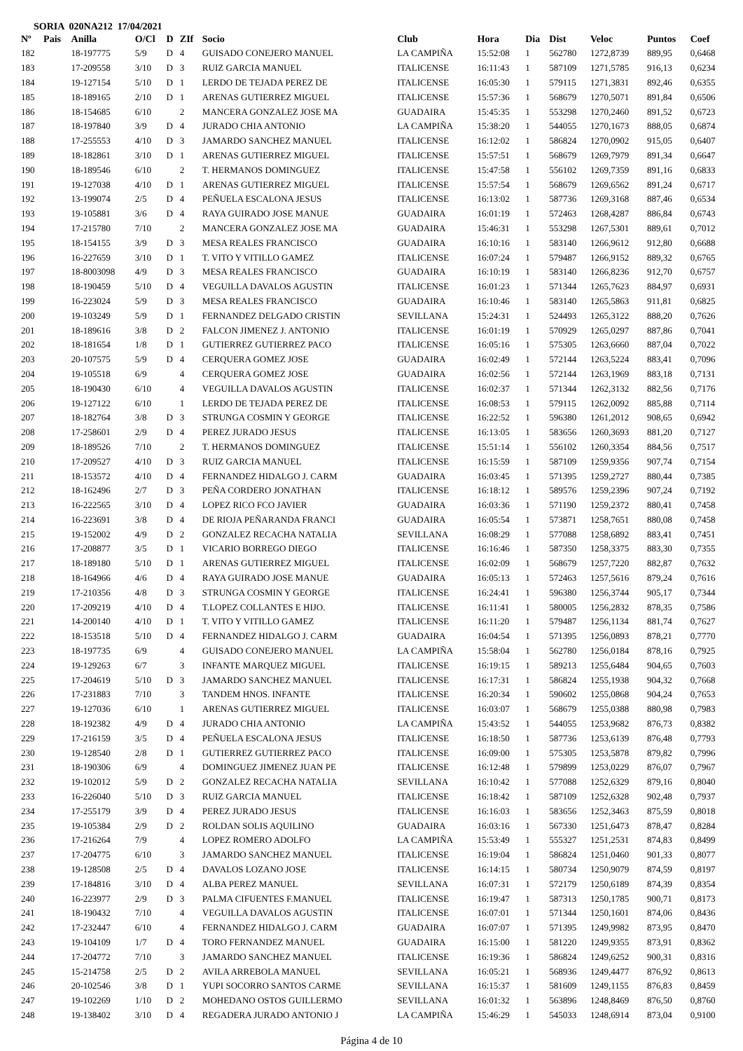SORIA 020NA212 17/04/2021
| Nº | Pais | Anilla | O/Cl | D | ZIf | Socio | Club | Hora | Dia | Dist | Veloc | Puntos | Coef |
| --- | --- | --- | --- | --- | --- | --- | --- | --- | --- | --- | --- | --- | --- |
| 182 | | 18-197775 | 5/9 | D | 4 | GUISADO CONEJERO MANUEL | LA CAMPIÑA | 15:52:08 | 1 | 562780 | 1272,8739 | 889,95 | 0,6468 |
| 183 | | 17-209558 | 3/10 | D | 3 | RUIZ GARCIA MANUEL | ITALICENSE | 16:11:43 | 1 | 587109 | 1271,5785 | 916,13 | 0,6234 |
| 184 | | 19-127154 | 5/10 | D | 1 | LERDO DE TEJADA PEREZ DE | ITALICENSE | 16:05:30 | 1 | 579115 | 1271,3831 | 892,46 | 0,6355 |
| 185 | | 18-189165 | 2/10 | D | 1 | ARENAS GUTIERREZ MIGUEL | ITALICENSE | 15:57:36 | 1 | 568679 | 1270,5071 | 891,84 | 0,6506 |
| 186 | | 18-154685 | 6/10 | | 2 | MANCERA GONZALEZ JOSE MA | GUADAIRA | 15:45:35 | 1 | 553298 | 1270,2460 | 891,52 | 0,6723 |
| 187 | | 18-197840 | 3/9 | D | 4 | JURADO CHIA ANTONIO | LA CAMPIÑA | 15:38:20 | 1 | 544055 | 1270,1673 | 888,05 | 0,6874 |
| 188 | | 17-255553 | 4/10 | D | 3 | JAMARDO SANCHEZ MANUEL | ITALICENSE | 16:12:02 | 1 | 586824 | 1270,0902 | 915,05 | 0,6407 |
| 189 | | 18-182861 | 3/10 | D | 1 | ARENAS GUTIERREZ MIGUEL | ITALICENSE | 15:57:51 | 1 | 568679 | 1269,7979 | 891,34 | 0,6647 |
| 190 | | 18-189546 | 6/10 | | 2 | T. HERMANOS DOMINGUEZ | ITALICENSE | 15:47:58 | 1 | 556102 | 1269,7359 | 891,16 | 0,6833 |
| 191 | | 19-127038 | 4/10 | D | 1 | ARENAS GUTIERREZ MIGUEL | ITALICENSE | 15:57:54 | 1 | 568679 | 1269,6562 | 891,24 | 0,6717 |
| 192 | | 13-199074 | 2/5 | D | 4 | PEÑUELA ESCALONA JESUS | ITALICENSE | 16:13:02 | 1 | 587736 | 1269,3168 | 887,46 | 0,6534 |
| 193 | | 19-105881 | 3/6 | D | 4 | RAYA GUIRADO JOSE MANUE | GUADAIRA | 16:01:19 | 1 | 572463 | 1268,4287 | 886,84 | 0,6743 |
| 194 | | 17-215780 | 7/10 | | 2 | MANCERA GONZALEZ JOSE MA | GUADAIRA | 15:46:31 | 1 | 553298 | 1267,5301 | 889,61 | 0,7012 |
| 195 | | 18-154155 | 3/9 | D | 3 | MESA REALES FRANCISCO | GUADAIRA | 16:10:16 | 1 | 583140 | 1266,9612 | 912,80 | 0,6688 |
| 196 | | 16-227659 | 3/10 | D | 1 | T. VITO Y VITILLO GAMEZ | ITALICENSE | 16:07:24 | 1 | 579487 | 1266,9152 | 889,32 | 0,6765 |
| 197 | | 18-8003098 | 4/9 | D | 3 | MESA REALES FRANCISCO | GUADAIRA | 16:10:19 | 1 | 583140 | 1266,8236 | 912,70 | 0,6757 |
| 198 | | 18-190459 | 5/10 | D | 4 | VEGUILLA DAVALOS AGUSTIN | ITALICENSE | 16:01:23 | 1 | 571344 | 1265,7623 | 884,97 | 0,6931 |
| 199 | | 16-223024 | 5/9 | D | 3 | MESA REALES FRANCISCO | GUADAIRA | 16:10:46 | 1 | 583140 | 1265,5863 | 911,81 | 0,6825 |
| 200 | | 19-103249 | 5/9 | D | 1 | FERNANDEZ DELGADO CRISTIN | SEVILLANA | 15:24:31 | 1 | 524493 | 1265,3122 | 888,20 | 0,7626 |
| 201 | | 18-189616 | 3/8 | D | 2 | FALCON JIMENEZ J. ANTONIO | ITALICENSE | 16:01:19 | 1 | 570929 | 1265,0297 | 887,86 | 0,7041 |
| 202 | | 18-181654 | 1/8 | D | 1 | GUTIERREZ GUTIERREZ PACO | ITALICENSE | 16:05:16 | 1 | 575305 | 1263,6660 | 887,04 | 0,7022 |
| 203 | | 20-107575 | 5/9 | D | 4 | CERQUERA GOMEZ JOSE | GUADAIRA | 16:02:49 | 1 | 572144 | 1263,5224 | 883,41 | 0,7096 |
| 204 | | 19-105518 | 6/9 | | 4 | CERQUERA GOMEZ JOSE | GUADAIRA | 16:02:56 | 1 | 572144 | 1263,1969 | 883,18 | 0,7131 |
| 205 | | 18-190430 | 6/10 | | 4 | VEGUILLA DAVALOS AGUSTIN | ITALICENSE | 16:02:37 | 1 | 571344 | 1262,3132 | 882,56 | 0,7176 |
| 206 | | 19-127122 | 6/10 | | 1 | LERDO DE TEJADA PEREZ DE | ITALICENSE | 16:08:53 | 1 | 579115 | 1262,0092 | 885,88 | 0,7114 |
| 207 | | 18-182764 | 3/8 | D | 3 | STRUNGA COSMIN Y GEORGE | ITALICENSE | 16:22:52 | 1 | 596380 | 1261,2012 | 908,65 | 0,6942 |
| 208 | | 17-258601 | 2/9 | D | 4 | PEREZ JURADO JESUS | ITALICENSE | 16:13:05 | 1 | 583656 | 1260,3693 | 881,20 | 0,7127 |
| 209 | | 18-189526 | 7/10 | | 2 | T. HERMANOS DOMINGUEZ | ITALICENSE | 15:51:14 | 1 | 556102 | 1260,3354 | 884,56 | 0,7517 |
| 210 | | 17-209527 | 4/10 | D | 3 | RUIZ GARCIA MANUEL | ITALICENSE | 16:15:59 | 1 | 587109 | 1259,9356 | 907,74 | 0,7154 |
| 211 | | 18-153572 | 4/10 | D | 4 | FERNANDEZ HIDALGO J. CARM | GUADAIRA | 16:03:45 | 1 | 571395 | 1259,2727 | 880,44 | 0,7385 |
| 212 | | 18-162496 | 2/7 | D | 3 | PEÑA CORDERO JONATHAN | ITALICENSE | 16:18:12 | 1 | 589576 | 1259,2396 | 907,24 | 0,7192 |
| 213 | | 16-222565 | 3/10 | D | 4 | LOPEZ RICO FCO JAVIER | GUADAIRA | 16:03:36 | 1 | 571190 | 1259,2372 | 880,41 | 0,7458 |
| 214 | | 16-223691 | 3/8 | D | 4 | DE RIOJA PEÑARANDA FRANCI | GUADAIRA | 16:05:54 | 1 | 573871 | 1258,7651 | 880,08 | 0,7458 |
| 215 | | 19-152002 | 4/9 | D | 2 | GONZALEZ RECACHA NATALIA | SEVILLANA | 16:08:29 | 1 | 577088 | 1258,6892 | 883,41 | 0,7451 |
| 216 | | 17-208877 | 3/5 | D | 1 | VICARIO BORREGO DIEGO | ITALICENSE | 16:16:46 | 1 | 587350 | 1258,3375 | 883,30 | 0,7355 |
| 217 | | 18-189180 | 5/10 | D | 1 | ARENAS GUTIERREZ MIGUEL | ITALICENSE | 16:02:09 | 1 | 568679 | 1257,7220 | 882,87 | 0,7632 |
| 218 | | 18-164966 | 4/6 | D | 4 | RAYA GUIRADO JOSE MANUE | GUADAIRA | 16:05:13 | 1 | 572463 | 1257,5616 | 879,24 | 0,7616 |
| 219 | | 17-210356 | 4/8 | D | 3 | STRUNGA COSMIN Y GEORGE | ITALICENSE | 16:24:41 | 1 | 596380 | 1256,3744 | 905,17 | 0,7344 |
| 220 | | 17-209219 | 4/10 | D | 4 | T.LOPEZ COLLANTES E HIJO. | ITALICENSE | 16:11:41 | 1 | 580005 | 1256,2832 | 878,35 | 0,7586 |
| 221 | | 14-200140 | 4/10 | D | 1 | T. VITO Y VITILLO GAMEZ | ITALICENSE | 16:11:20 | 1 | 579487 | 1256,1134 | 881,74 | 0,7627 |
| 222 | | 18-153518 | 5/10 | D | 4 | FERNANDEZ HIDALGO J. CARM | GUADAIRA | 16:04:54 | 1 | 571395 | 1256,0893 | 878,21 | 0,7770 |
| 223 | | 18-197735 | 6/9 | | 4 | GUISADO CONEJERO MANUEL | LA CAMPIÑA | 15:58:04 | 1 | 562780 | 1256,0184 | 878,16 | 0,7925 |
| 224 | | 19-129263 | 6/7 | | 3 | INFANTE MARQUEZ MIGUEL | ITALICENSE | 16:19:15 | 1 | 589213 | 1255,6484 | 904,65 | 0,7603 |
| 225 | | 17-204619 | 5/10 | D | 3 | JAMARDO SANCHEZ MANUEL | ITALICENSE | 16:17:31 | 1 | 586824 | 1255,1938 | 904,32 | 0,7668 |
| 226 | | 17-231883 | 7/10 | | 3 | TANDEM HNOS. INFANTE | ITALICENSE | 16:20:34 | 1 | 590602 | 1255,0868 | 904,24 | 0,7653 |
| 227 | | 19-127036 | 6/10 | | 1 | ARENAS GUTIERREZ MIGUEL | ITALICENSE | 16:03:07 | 1 | 568679 | 1255,0388 | 880,98 | 0,7983 |
| 228 | | 18-192382 | 4/9 | D | 4 | JURADO CHIA ANTONIO | LA CAMPIÑA | 15:43:52 | 1 | 544055 | 1253,9682 | 876,73 | 0,8382 |
| 229 | | 17-216159 | 3/5 | D | 4 | PEÑUELA ESCALONA JESUS | ITALICENSE | 16:18:50 | 1 | 587736 | 1253,6139 | 876,48 | 0,7793 |
| 230 | | 19-128540 | 2/8 | D | 1 | GUTIERREZ GUTIERREZ PACO | ITALICENSE | 16:09:00 | 1 | 575305 | 1253,5878 | 879,82 | 0,7996 |
| 231 | | 18-190306 | 6/9 | | 4 | DOMINGUEZ JIMENEZ JUAN PE | ITALICENSE | 16:12:48 | 1 | 579899 | 1253,0229 | 876,07 | 0,7967 |
| 232 | | 19-102012 | 5/9 | D | 2 | GONZALEZ RECACHA NATALIA | SEVILLANA | 16:10:42 | 1 | 577088 | 1252,6329 | 879,16 | 0,8040 |
| 233 | | 16-226040 | 5/10 | D | 3 | RUIZ GARCIA MANUEL | ITALICENSE | 16:18:42 | 1 | 587109 | 1252,6328 | 902,48 | 0,7937 |
| 234 | | 17-255179 | 3/9 | D | 4 | PEREZ JURADO JESUS | ITALICENSE | 16:16:03 | 1 | 583656 | 1252,3463 | 875,59 | 0,8018 |
| 235 | | 19-105384 | 2/9 | D | 2 | ROLDAN SOLIS AQUILINO | GUADAIRA | 16:03:16 | 1 | 567330 | 1251,6473 | 878,47 | 0,8284 |
| 236 | | 17-216264 | 7/9 | | 4 | LOPEZ ROMERO ADOLFO | LA CAMPIÑA | 15:53:49 | 1 | 555327 | 1251,2531 | 874,83 | 0,8499 |
| 237 | | 17-204775 | 6/10 | | 3 | JAMARDO SANCHEZ MANUEL | ITALICENSE | 16:19:04 | 1 | 586824 | 1251,0460 | 901,33 | 0,8077 |
| 238 | | 19-128508 | 2/5 | D | 4 | DAVALOS LOZANO JOSE | ITALICENSE | 16:14:15 | 1 | 580734 | 1250,9079 | 874,59 | 0,8197 |
| 239 | | 17-184816 | 3/10 | D | 4 | ALBA PEREZ MANUEL | SEVILLANA | 16:07:31 | 1 | 572179 | 1250,6189 | 874,39 | 0,8354 |
| 240 | | 16-223977 | 2/9 | D | 3 | PALMA CIFUENTES F.MANUEL | ITALICENSE | 16:19:47 | 1 | 587313 | 1250,1785 | 900,71 | 0,8173 |
| 241 | | 18-190432 | 7/10 | | 4 | VEGUILLA DAVALOS AGUSTIN | ITALICENSE | 16:07:01 | 1 | 571344 | 1250,1601 | 874,06 | 0,8436 |
| 242 | | 17-232447 | 6/10 | | 4 | FERNANDEZ HIDALGO J. CARM | GUADAIRA | 16:07:07 | 1 | 571395 | 1249,9982 | 873,95 | 0,8470 |
| 243 | | 19-104109 | 1/7 | D | 4 | TORO FERNANDEZ MANUEL | GUADAIRA | 16:15:00 | 1 | 581220 | 1249,9355 | 873,91 | 0,8362 |
| 244 | | 17-204772 | 7/10 | | 3 | JAMARDO SANCHEZ MANUEL | ITALICENSE | 16:19:36 | 1 | 586824 | 1249,6252 | 900,31 | 0,8316 |
| 245 | | 15-214758 | 2/5 | D | 2 | AVILA ARREBOLA MANUEL | SEVILLANA | 16:05:21 | 1 | 568936 | 1249,4477 | 876,92 | 0,8613 |
| 246 | | 20-102546 | 3/8 | D | 1 | YUPI SOCORRO SANTOS CARME | SEVILLANA | 16:15:37 | 1 | 581609 | 1249,1155 | 876,83 | 0,8459 |
| 247 | | 19-102269 | 1/10 | D | 2 | MOHEDANO OSTOS GUILLERMO | SEVILLANA | 16:01:32 | 1 | 563896 | 1248,8469 | 876,50 | 0,8760 |
| 248 | | 19-138402 | 3/10 | D | 4 | REGADERA JURADO ANTONIO J | LA CAMPIÑA | 15:46:29 | 1 | 545033 | 1248,6914 | 873,04 | 0,9100 |
Página 4 de 10